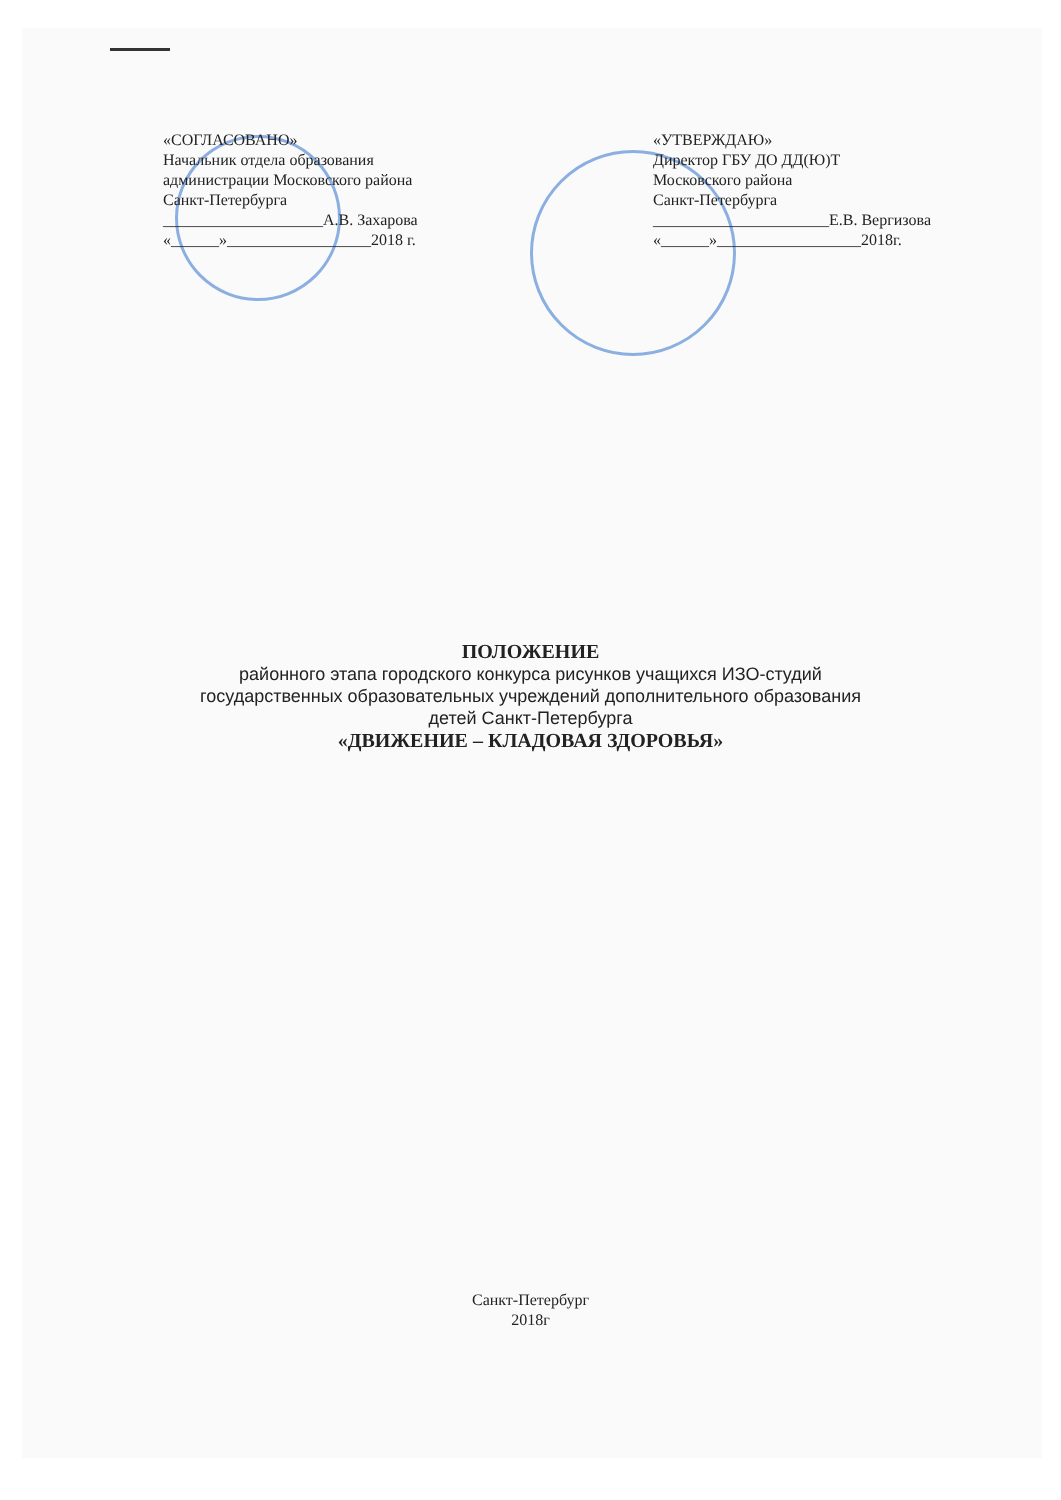«СОГЛАСОВАНО»
Начальник отдела образования
администрации Московского района
Санкт-Петербурга
____________________А.В. Захарова
«______»__________________2018 г.
«УТВЕРЖДАЮ»
Директор ГБУ ДО ДД(Ю)Т
Московского района
Санкт-Петербурга
______________________Е.В. Вергизова
«______»__________________2018г.
ПОЛОЖЕНИЕ
районного этапа городского конкурса рисунков учащихся ИЗО-студий
государственных образовательных учреждений дополнительного образования
детей Санкт-Петербурга
«ДВИЖЕНИЕ – КЛАДОВАЯ ЗДОРОВЬЯ»
Санкт-Петербург
2018г